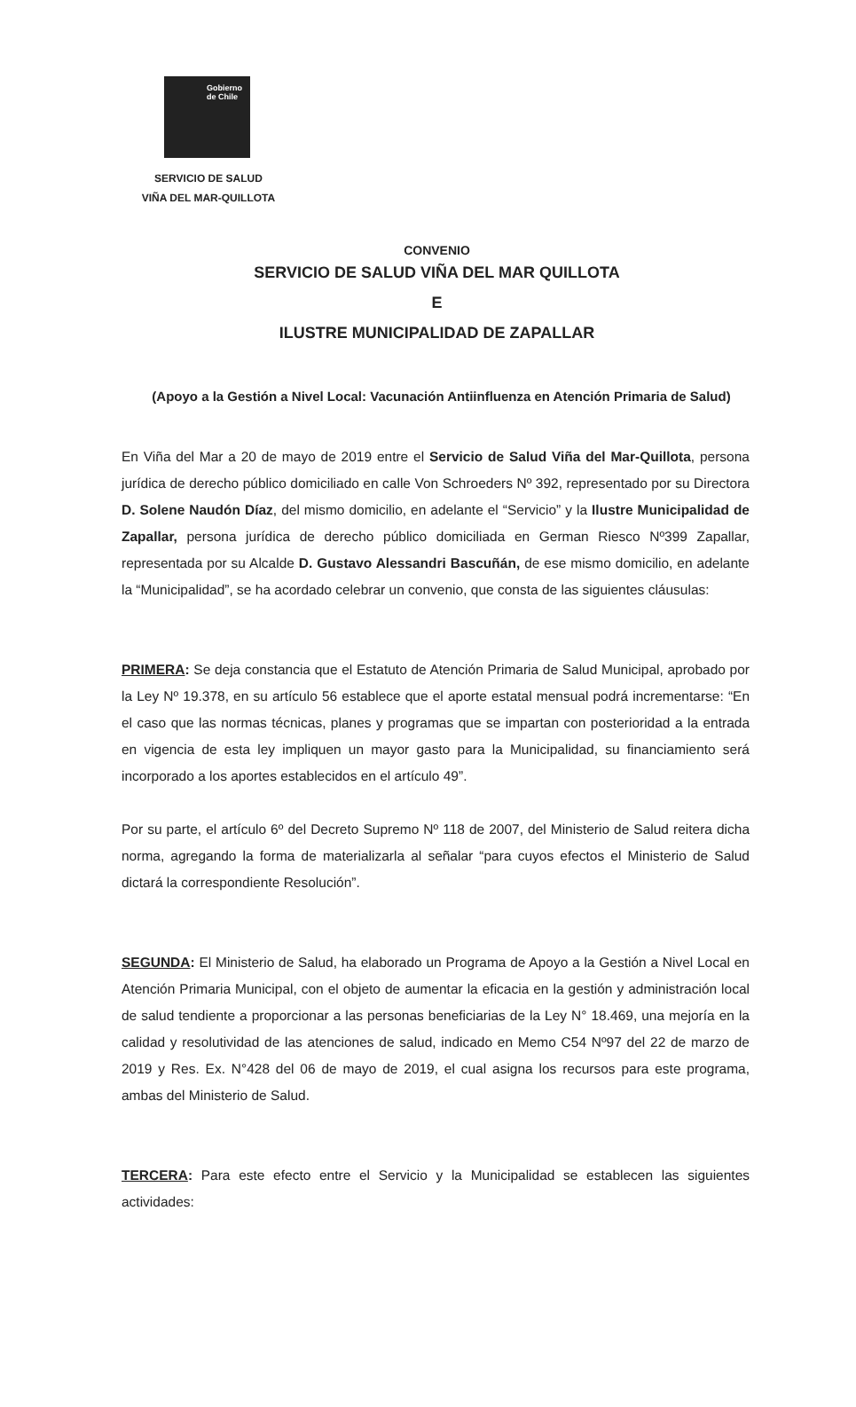Gobierno
de Chile
SERVICIO DE SALUD
VIÑA DEL MAR-QUILLOTA
CONVENIO
SERVICIO DE SALUD VIÑA DEL MAR QUILLOTA
E
ILUSTRE MUNICIPALIDAD DE ZAPALLAR
(Apoyo a la Gestión a Nivel Local: Vacunación Antiinfluenza en Atención Primaria de Salud)
En Viña del Mar a 20 de mayo de 2019 entre el Servicio de Salud Viña del Mar-Quillota, persona jurídica de derecho público domiciliado en calle Von Schroeders Nº 392, representado por su Directora D. Solene Naudón Díaz, del mismo domicilio, en adelante el “Servicio” y la Ilustre Municipalidad de Zapallar, persona jurídica de derecho público domiciliada en German Riesco Nº399 Zapallar, representada por su Alcalde D. Gustavo Alessandri Bascuñán, de ese mismo domicilio, en adelante la “Municipalidad”, se ha acordado celebrar un convenio, que consta de las siguientes cláusulas:
PRIMERA: Se deja constancia que el Estatuto de Atención Primaria de Salud Municipal, aprobado por la Ley Nº 19.378, en su artículo 56 establece que el aporte estatal mensual podrá incrementarse: “En el caso que las normas técnicas, planes y programas que se impartan con posterioridad a la entrada en vigencia de esta ley impliquen un mayor gasto para la Municipalidad, su financiamiento será incorporado a los aportes establecidos en el artículo 49”.
Por su parte, el artículo 6º del Decreto Supremo Nº 118 de 2007, del Ministerio de Salud reitera dicha norma, agregando la forma de materializarla al señalar “para cuyos efectos el Ministerio de Salud dictará la correspondiente Resolución”.
SEGUNDA: El Ministerio de Salud, ha elaborado un Programa de Apoyo a la Gestión a Nivel Local en Atención Primaria Municipal, con el objeto de aumentar la eficacia en la gestión y administración local de salud tendiente a proporcionar a las personas beneficiarias de la Ley N° 18.469, una mejoría en la calidad y resolutividad de las atenciones de salud, indicado en Memo C54 Nº97 del 22 de marzo de 2019 y Res. Ex. N°428 del 06 de mayo de 2019, el cual asigna los recursos para este programa, ambas del Ministerio de Salud.
TERCERA: Para este efecto entre el Servicio y la Municipalidad se establecen las siguientes actividades: